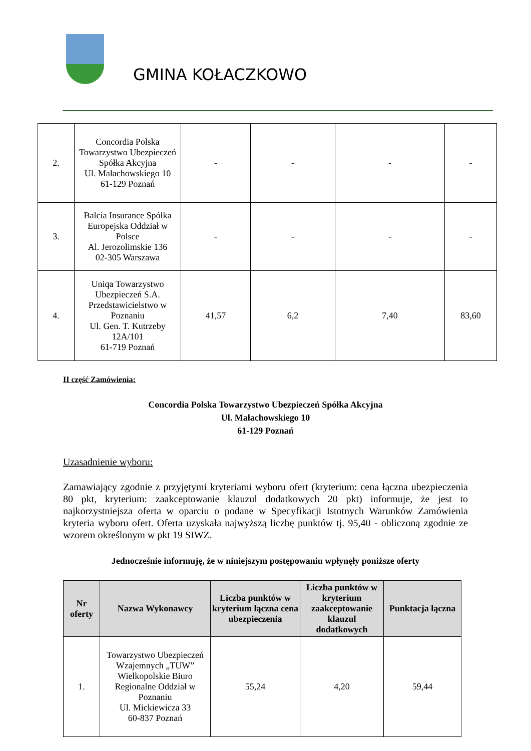GMINA KOŁACZKOWO
| 2. | Concordia Polska Towarzystwo Ubezpieczeń Spółka Akcyjna Ul. Małachowskiego 10 61-129 Poznań | - | - | - | - |
| 3. | Balcia Insurance Spółka Europejska Oddział w Polsce Al. Jerozolimskie 136 02-305 Warszawa | - | - | - | - |
| 4. | Uniqa Towarzystwo Ubezpieczeń S.A. Przedstawicielstwo w Poznaniu Ul. Gen. T. Kutrzeby 12A/101 61-719 Poznań | 41,57 | 6,2 | 7,40 | 83,60 |
II część Zamówienia:
Concordia Polska Towarzystwo Ubezpieczeń Spółka Akcyjna
Ul. Małachowskiego 10
61-129 Poznań
Uzasadnienie wyboru:
Zamawiający zgodnie z przyjętymi kryteriami wyboru ofert (kryterium: cena łączna ubezpieczenia 80 pkt, kryterium: zaakceptowanie klauzul dodatkowych 20 pkt) informuje, że jest to najkorzystniejsza oferta w oparciu o podane w Specyfikacji Istotnych Warunków Zamówienia kryteria wyboru ofert. Oferta uzyskała najwyższą liczbę punktów tj. 95,40 - obliczoną zgodnie ze wzorem określonym w pkt 19 SIWZ.
Jednocześnie informuję, że w niniejszym postępowaniu wpłynęły poniższe oferty
| Nr oferty | Nazwa Wykonawcy | Liczba punktów w kryterium łączna cena ubezpieczenia | Liczba punktów w kryterium zaakceptowanie klauzul dodatkowych | Punktacja łączna |
| --- | --- | --- | --- | --- |
| 1. | Towarzystwo Ubezpieczeń Wzajemnych „TUW” Wielkopolskie Biuro Regionalne Oddział w Poznaniu Ul. Mickiewicza 33 60-837 Poznań | 55,24 | 4,20 | 59,44 |